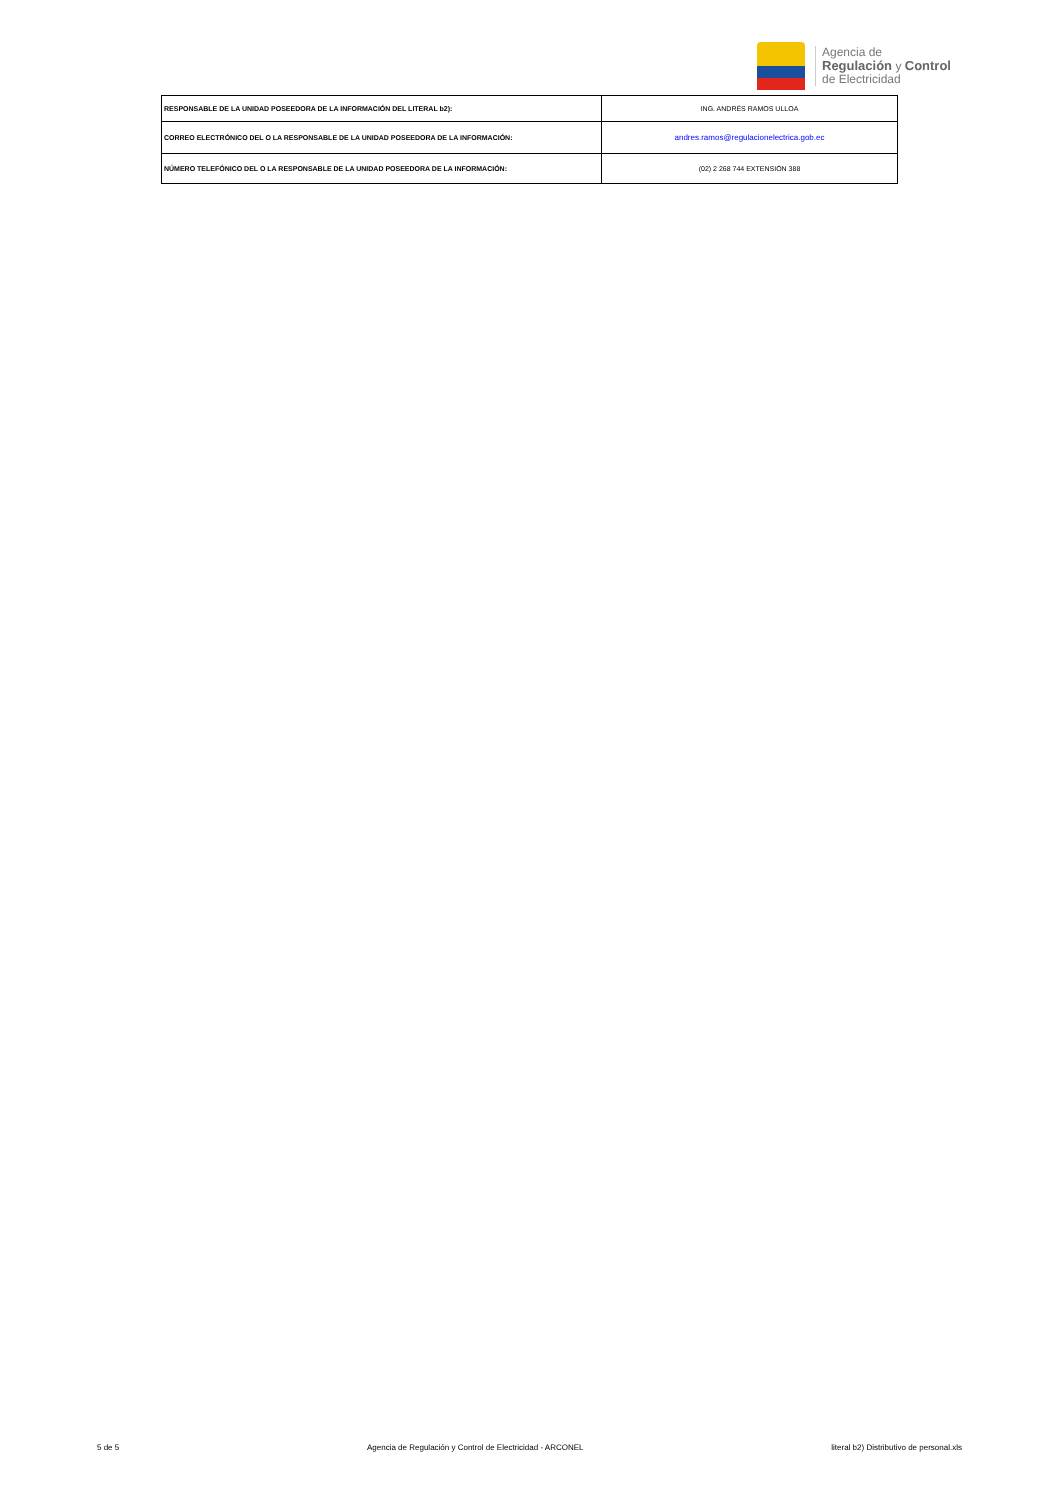Agencia de
Regulación y Control
de Electricidad
| RESPONSABLE DE LA UNIDAD POSEEDORA DE LA INFORMACIÓN DEL LITERAL b2): | ING. ANDRÉS RAMOS ULLOA |
| CORREO ELECTRÓNICO DEL O LA RESPONSABLE DE LA UNIDAD POSEEDORA DE LA INFORMACIÓN: | andres.ramos@regulacionelectrica.gob.ec |
| NÚMERO TELEFÓNICO DEL O LA RESPONSABLE DE LA UNIDAD POSEEDORA DE LA INFORMACIÓN: | (02) 2 268 744 EXTENSIÓN 388 |
5 de 5 Agencia de Regulación y Control de Electricidad - ARCONEL literal b2) Distributivo de personal.xls